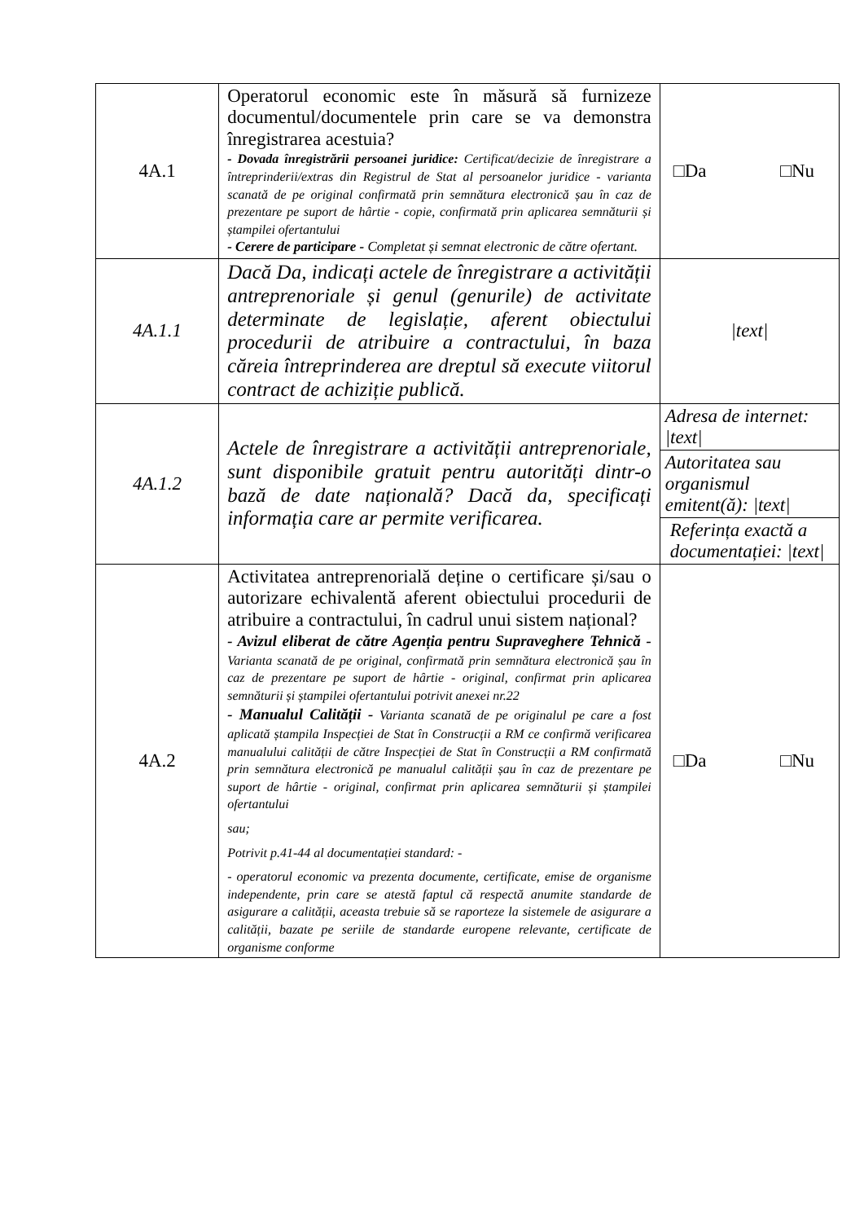| 4A.1 | Operatorul economic este în măsură să furnizeze documentul/documentele prin care se va demonstra înregistrarea acestuia? - Dovada înregistrării persoanei juridice: Certificat/decizie de înregistrare a întreprinderii/extras din Registrul de Stat al persoanelor juridice - varianta scanată de pe original confirmată prin semnătura electronică șau în caz de prezentare pe suport de hârtie - copie, confirmată prin aplicarea semnăturii și ștampilei ofertantului - Cerere de participare - Completat și semnat electronic de către ofertant. | □Da □Nu |
| 4A.1.1 | Dacă Da, indicați actele de înregistrare a activității antreprenoriale și genul (genurile) de activitate determinate de legislație, aferent obiectului procedurii de atribuire a contractului, în baza căreia întreprinderea are dreptul să execute viitorul contract de achiziție publică. | /text/ |
| 4A.1.2 | Actele de înregistrare a activității antreprenoriale, sunt disponibile gratuit pentru autorități dintr-o bază de date națională? Dacă da, specificați informația care ar permite verificarea. | Adresa de internet: /text/ |
| | | Autoritatea sau organismul emitent(ă): /text/ |
| | | Referința exactă a documentației: /text/ |
| 4A.2 | Activitatea antreprenorială deține o certificare și/sau o autorizare echivalentă aferent obiectului procedurii de atribuire a contractului, în cadrul unui sistem național? - Avizul eliberat de către Agenția pentru Supraveghere Tehnică - Varianta scanată de pe original, confirmată prin semnătura electronică șau în caz de prezentare pe suport de hârtie - original, confirmat prin aplicarea semnăturii și ștampilei ofertantului potrivit anexei nr.22 - Manualul Calității - Varianta scanată de pe originalul pe care a fost aplicată ștampila Inspecției de Stat în Construcții a RM ce confirmă verificarea manualului calității de către Inspecției de Stat în Construcții a RM confirmată prin semnătura electronică pe manualul calității șau în caz de prezentare pe suport de hârtie - original, confirmat prin aplicarea semnăturii și ștampilei ofertantului sau; Potrivit p.41-44 al documentației standard: - - operatorul economic va prezenta documente, certificate, emise de organisme independente, prin care se atestă faptul că respectă anumite standarde de asigurare a calității, aceasta trebuie să se raporteze la sistemele de asigurare a calității, bazate pe seriile de standarde europene relevante, certificate de organisme conforme | □Da □Nu |